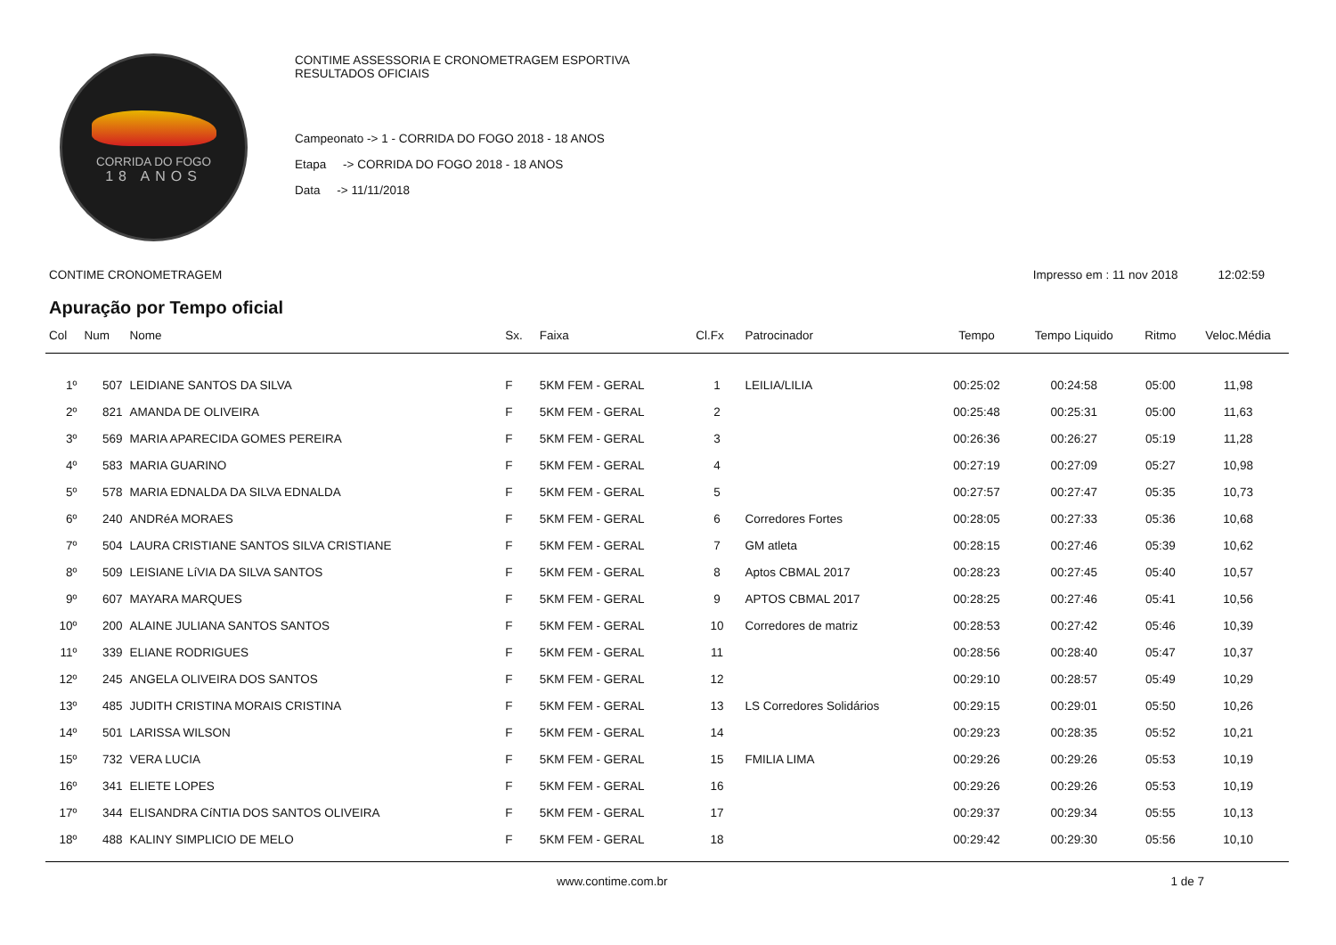CORRIDA DO FOGO
18 ANOS
CONTIME ASSESSORIA E CRONOMETRAGEM ESPORTIVA
RESULTADOS OFICIAIS
Campeonato -> 1 - CORRIDA DO FOGO 2018 - 18 ANOS
Etapa -> CORRIDA DO FOGO 2018 - 18 ANOS
Data -> 11/11/2018
CONTIME CRONOMETRAGEM Impresso em : 11 nov 2018 12:02:59
Apuração por Tempo oficial
| Col | Num | Nome | Sx. | Faixa | Cl.Fx | Patrocinador | Tempo | Tempo Liquido | Ritmo | Veloc.Média |
| --- | --- | --- | --- | --- | --- | --- | --- | --- | --- | --- |
| 1º | 507 | LEIDIANE SANTOS DA SILVA | F | 5KM FEM - GERAL | 1 | LEILIA/LILIA | 00:25:02 | 00:24:58 | 05:00 | 11,98 |
| 2º | 821 | AMANDA DE OLIVEIRA | F | 5KM FEM - GERAL | 2 | | 00:25:48 | 00:25:31 | 05:00 | 11,63 |
| 3º | 569 | MARIA APARECIDA GOMES PEREIRA | F | 5KM FEM - GERAL | 3 | | 00:26:36 | 00:26:27 | 05:19 | 11,28 |
| 4º | 583 | MARIA GUARINO | F | 5KM FEM - GERAL | 4 | | 00:27:19 | 00:27:09 | 05:27 | 10,98 |
| 5º | 578 | MARIA EDNALDA DA SILVA EDNALDA | F | 5KM FEM - GERAL | 5 | | 00:27:57 | 00:27:47 | 05:35 | 10,73 |
| 6º | 240 | ANDRéA MORAES | F | 5KM FEM - GERAL | 6 | Corredores Fortes | 00:28:05 | 00:27:33 | 05:36 | 10,68 |
| 7º | 504 | LAURA CRISTIANE SANTOS SILVA CRISTIANE | F | 5KM FEM - GERAL | 7 | GM atleta | 00:28:15 | 00:27:46 | 05:39 | 10,62 |
| 8º | 509 | LEISIANE LíVIA DA SILVA SANTOS | F | 5KM FEM - GERAL | 8 | Aptos CBMAL 2017 | 00:28:23 | 00:27:45 | 05:40 | 10,57 |
| 9º | 607 | MAYARA MARQUES | F | 5KM FEM - GERAL | 9 | APTOS CBMAL 2017 | 00:28:25 | 00:27:46 | 05:41 | 10,56 |
| 10º | 200 | ALAINE JULIANA SANTOS SANTOS | F | 5KM FEM - GERAL | 10 | Corredores de matriz | 00:28:53 | 00:27:42 | 05:46 | 10,39 |
| 11º | 339 | ELIANE RODRIGUES | F | 5KM FEM - GERAL | 11 | | 00:28:56 | 00:28:40 | 05:47 | 10,37 |
| 12º | 245 | ANGELA OLIVEIRA DOS SANTOS | F | 5KM FEM - GERAL | 12 | | 00:29:10 | 00:28:57 | 05:49 | 10,29 |
| 13º | 485 | JUDITH CRISTINA MORAIS CRISTINA | F | 5KM FEM - GERAL | 13 | LS Corredores Solidários | 00:29:15 | 00:29:01 | 05:50 | 10,26 |
| 14º | 501 | LARISSA WILSON | F | 5KM FEM - GERAL | 14 | | 00:29:23 | 00:28:35 | 05:52 | 10,21 |
| 15º | 732 | VERA LUCIA | F | 5KM FEM - GERAL | 15 | FMILIA LIMA | 00:29:26 | 00:29:26 | 05:53 | 10,19 |
| 16º | 341 | ELIETE LOPES | F | 5KM FEM - GERAL | 16 | | 00:29:26 | 00:29:26 | 05:53 | 10,19 |
| 17º | 344 | ELISANDRA CíNTIA DOS SANTOS OLIVEIRA | F | 5KM FEM - GERAL | 17 | | 00:29:37 | 00:29:34 | 05:55 | 10,13 |
| 18º | 488 | KALINY SIMPLICIO DE MELO | F | 5KM FEM - GERAL | 18 | | 00:29:42 | 00:29:30 | 05:56 | 10,10 |
www.contime.com.br 1 de 7